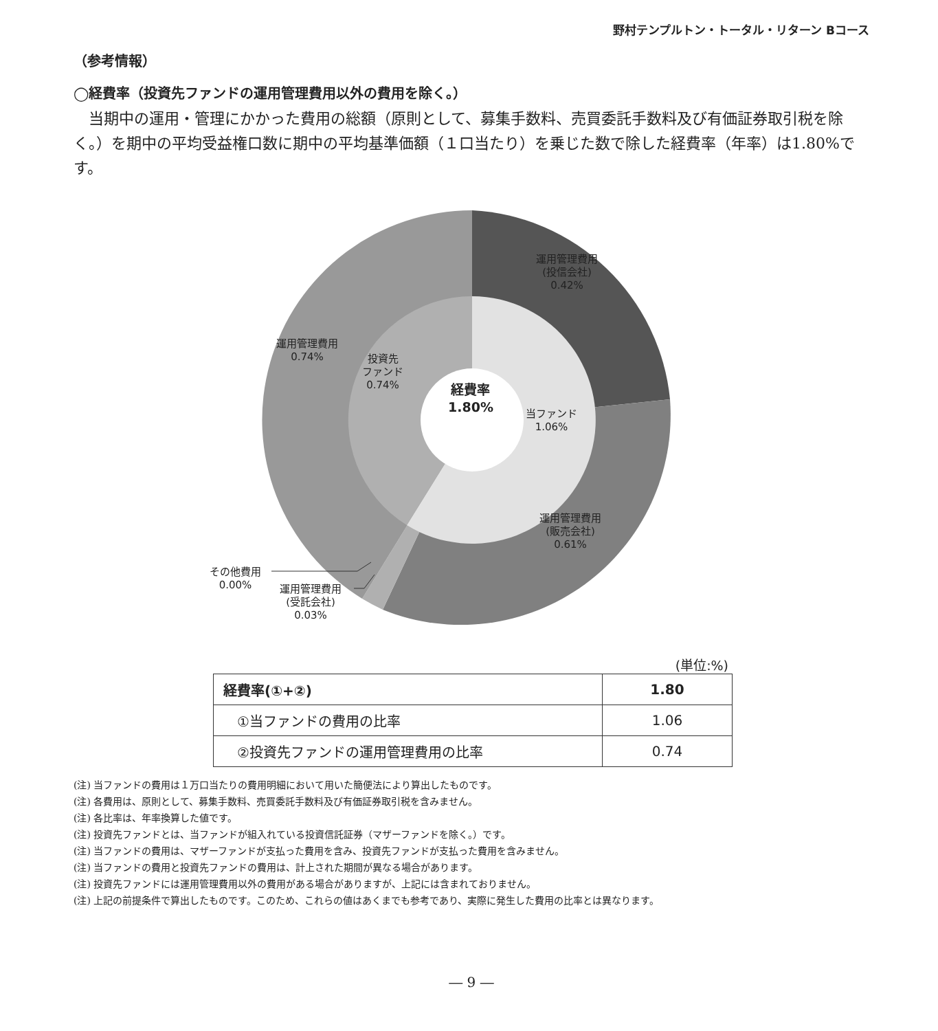野村テンプルトン・トータル・リターン Bコース
（参考情報）
◯経費率（投資先ファンドの運用管理費用以外の費用を除く。）
当期中の運用・管理にかかった費用の総額（原則として、募集手数料、売買委託手数料及び有価証券取引税を除く。）を期中の平均受益権口数に期中の平均基準価額（１口当たり）を乗じた数で除した経費率（年率）は1.80%です。
運用管理費用
(投信会社)
0.42%
運用管理費用
0.74%
投資先
ファンド
0.74%
経費率
1.80%
当ファンド
1.06%
運用管理費用
(販売会社)
0.61%
その他費用
0.00%
運用管理費用
(受託会社)
0.03%
(単位:%)
| 経費率(①+②) | 1.80 |
| ①当ファンドの費用の比率 | 1.06 |
| ②投資先ファンドの運用管理費用の比率 | 0.74 |
(注) 当ファンドの費用は１万口当たりの費用明細において用いた簡便法により算出したものです。
(注) 各費用は、原則として、募集手数料、売買委託手数料及び有価証券取引税を含みません。
(注) 各比率は、年率換算した値です。
(注) 投資先ファンドとは、当ファンドが組入れている投資信託証券（マザーファンドを除く。）です。
(注) 当ファンドの費用は、マザーファンドが支払った費用を含み、投資先ファンドが支払った費用を含みません。
(注) 当ファンドの費用と投資先ファンドの費用は、計上された期間が異なる場合があります。
(注) 投資先ファンドには運用管理費用以外の費用がある場合がありますが、上記には含まれておりません。
(注) 上記の前提条件で算出したものです。このため、これらの値はあくまでも参考であり、実際に発生した費用の比率とは異なります。
― 9 ―